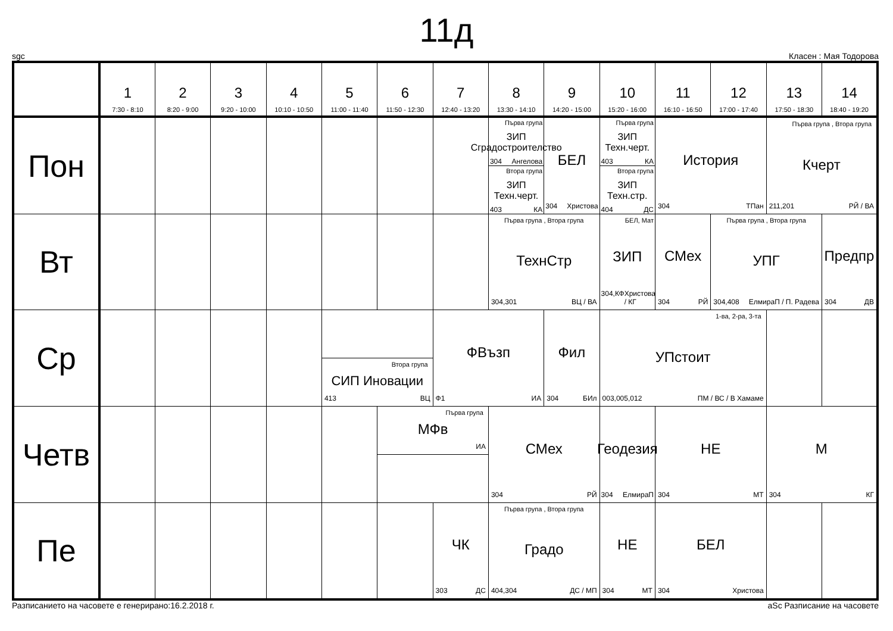11д
sgc Класен : Мая Тодорова
| | 1 7:30 - 8:10 | 2 8:20 - 9:00 | 3 9:20 - 10:00 | 4 10:10 - 10:50 | 5 11:00 - 11:40 | 6 11:50 - 12:30 | 7 12:40 - 13:20 | 8 13:30 - 14:10 | 9 14:20 - 15:00 | 10 15:20 - 16:00 | 11 16:10 - 16:50 | 12 17:00 - 17:40 | 13 17:50 - 18:30 | 14 18:40 - 19:20 |
| --- | --- | --- | --- | --- | --- | --- | --- | --- | --- | --- | --- | --- | --- | --- |
| Пон | | | | | | | | Първа група ЗИП Сградостроителство 304 Ангелова Втора група ЗИП Техн.черт. 403 КА | БЕЛ 304 Христова | Първа група ЗИП Техн.черт. 403 КА Втора група ЗИП Техн.стр. 404 ДС | История 304 ТПан | | Първа група , Втора група Кчерт 211,201 РЙ / ВА | |
| Вт | | | | | | | | Първа група , Втора група ТехнСтр 304,301 ВЦ / ВА | | БЕЛ, Мат ЗИП 304,КФ Христова / КГ | СМех 304 РЙ | Първа група , Втора група УПГ 304,408 ЕлмираП / П. Радева | | Предпр 304 ДВ |
| Ср | | | | | Втора група СИП Иновации 413 ВЦ | | ФВъзп Ф1 ИА | | Фил 304 БИл | 1-ва, 2-ра, 3-та УПстоит 003,005,012 ПМ / ВС / В Хамаме | | | | |
| Четв | | | | | | Първа група МФв ИА | | СМех 304 РЙ | | Геодезия 304 ЕлмираП | НЕ 304 МТ | | М 304 КГ | |
| Пе | | | | | | | ЧК 303 ДС | Първа група , Втора група Градо 404,304 ДС / МП | | НЕ 304 МТ | БЕЛ 304 Христова | | | |
Разписанието на часовете е генерирано:16.2.2018 г. aSc Разписание на часовете